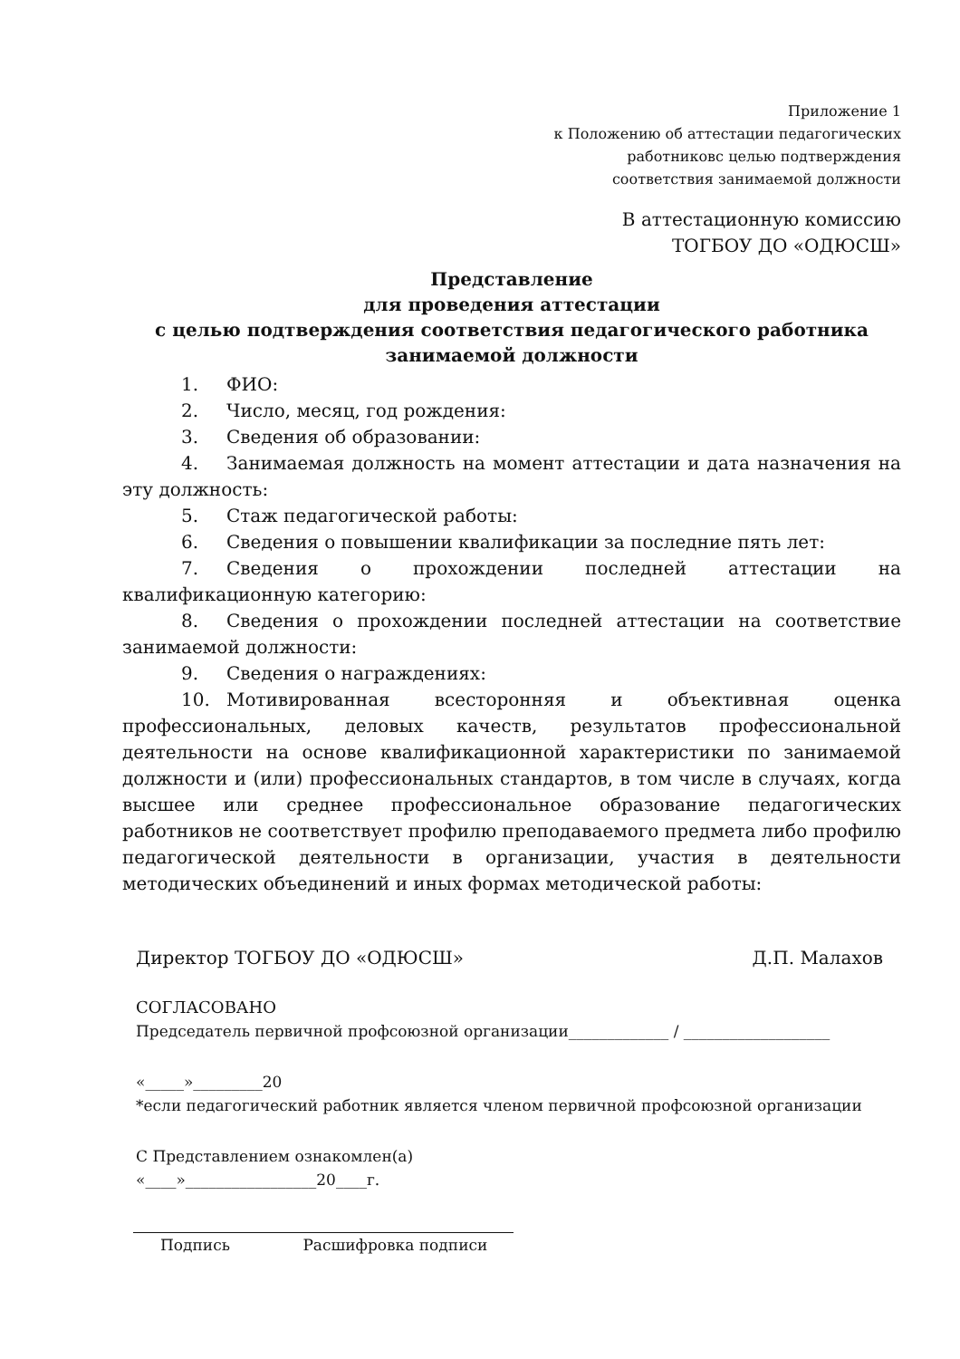Приложение 1
к Положению об аттестации педагогических
работниковс целью подтверждения
соответствия занимаемой должности
В аттестационную комиссию
ТОГБОУ ДО «ОДЮСШ»
Представление
для проведения аттестации
с целью подтверждения соответствия педагогического работника
занимаемой должности
1. ФИО:
2. Число, месяц, год рождения:
3. Сведения об образовании:
4. Занимаемая должность на момент аттестации и дата назначения на эту должность:
5. Стаж педагогической работы:
6. Сведения о повышении квалификации за последние пять лет:
7. Сведения о прохождении последней аттестации на квалификационную категорию:
8. Сведения о прохождении последней аттестации на соответствие занимаемой должности:
9. Сведения о награждениях:
10. Мотивированная всесторонняя и объективная оценка профессиональных, деловых качеств, результатов профессиональной деятельности на основе квалификационной характеристики по занимаемой должности и (или) профессиональных стандартов, в том числе в случаях, когда высшее или среднее профессиональное образование педагогических работников не соответствует профилю преподаваемого предмета либо профилю педагогической деятельности в организации, участия в деятельности методических объединений и иных формах методической работы:
Директор ТОГБОУ ДО «ОДЮСШ» Д.П. Малахов
СОГЛАСОВАНО
Председатель первичной профсоюзной организации_____________ / ___________________
«_____»_________20
*если педагогический работник является членом первичной профсоюзной организации
С Представлением ознакомлен(а)
«____»_________________20____г.
Подпись Расшифровка подписи